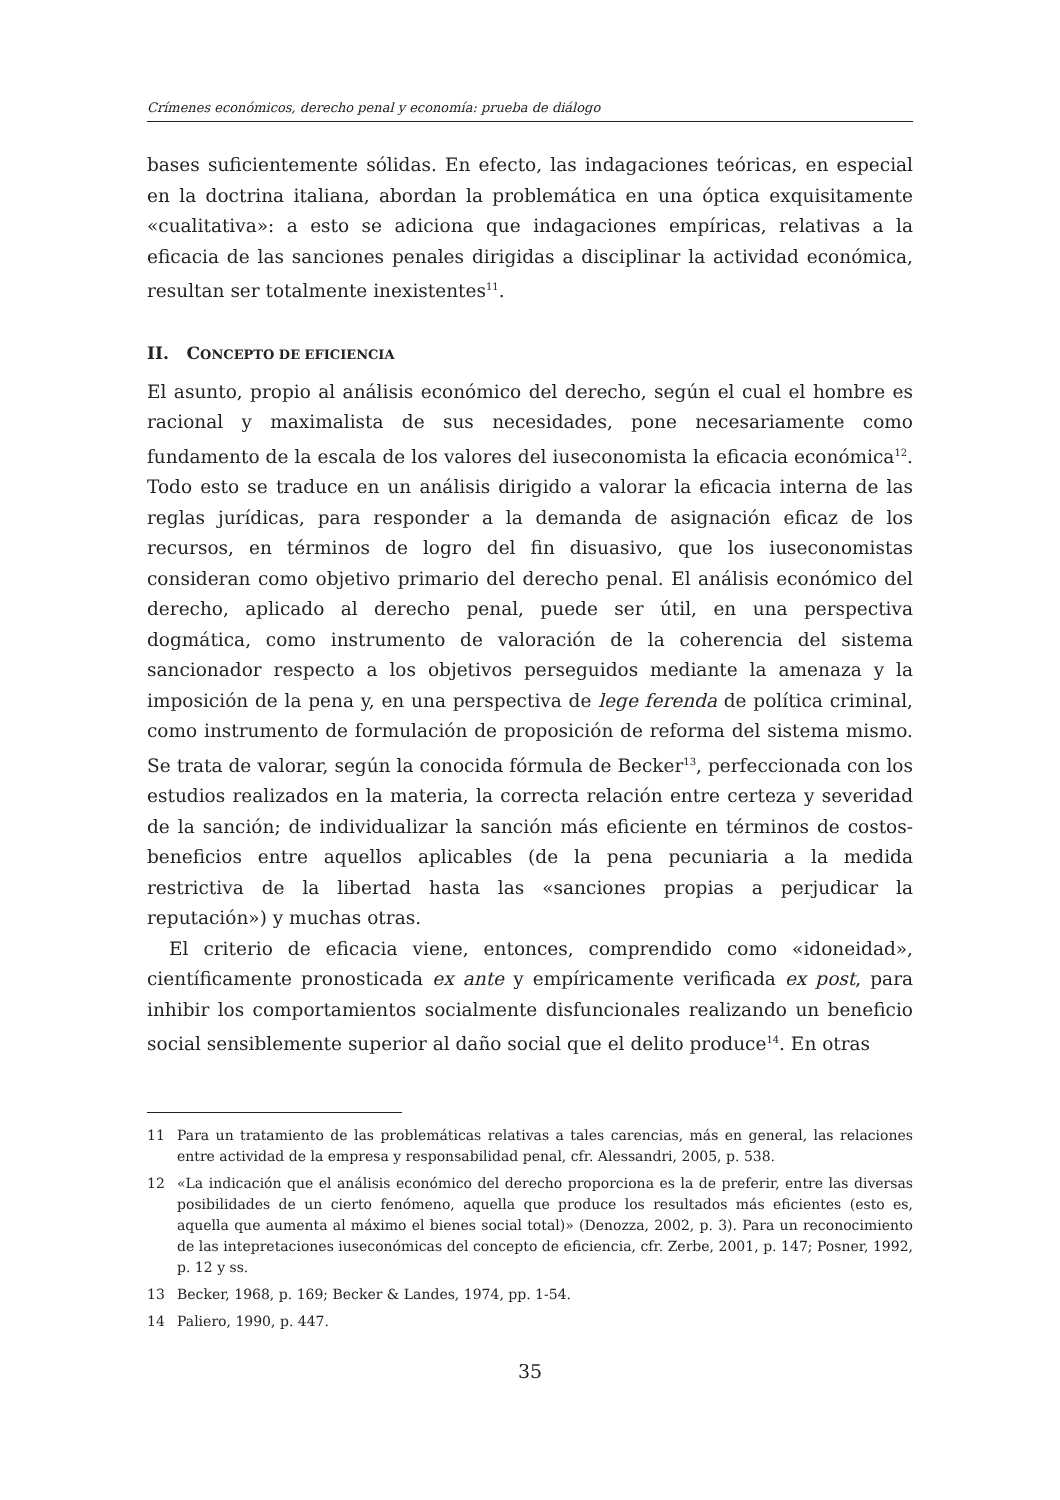Crímenes económicos, derecho penal y economía: prueba de diálogo
bases suficientemente sólidas. En efecto, las indagaciones teóricas, en especial en la doctrina italiana, abordan la problemática en una óptica exquisitamente «cualitativa»: a esto se adiciona que indagaciones empíricas, relativas a la eficacia de las sanciones penales dirigidas a disciplinar la actividad económica, resultan ser totalmente inexistentes<sup>11</sup>.
II. CONCEPTO DE EFICIENCIA
El asunto, propio al análisis económico del derecho, según el cual el hombre es racional y maximalista de sus necesidades, pone necesariamente como fundamento de la escala de los valores del iuseconomista la eficacia económica<sup>12</sup>. Todo esto se traduce en un análisis dirigido a valorar la eficacia interna de las reglas jurídicas, para responder a la demanda de asignación eficaz de los recursos, en términos de logro del fin disuasivo, que los iuseconomistas consideran como objetivo primario del derecho penal. El análisis económico del derecho, aplicado al derecho penal, puede ser útil, en una perspectiva dogmática, como instrumento de valoración de la coherencia del sistema sancionador respecto a los objetivos perseguidos mediante la amenaza y la imposición de la pena y, en una perspectiva de lege ferenda de política criminal, como instrumento de formulación de proposición de reforma del sistema mismo. Se trata de valorar, según la conocida fórmula de Becker<sup>13</sup>, perfeccionada con los estudios realizados en la materia, la correcta relación entre certeza y severidad de la sanción; de individualizar la sanción más eficiente en términos de costos-beneficios entre aquellos aplicables (de la pena pecuniaria a la medida restrictiva de la libertad hasta las «sanciones propias a perjudicar la reputación») y muchas otras.
El criterio de eficacia viene, entonces, comprendido como «idoneidad», científicamente pronosticada ex ante y empíricamente verificada ex post, para inhibir los comportamientos socialmente disfuncionales realizando un beneficio social sensiblemente superior al daño social que el delito produce<sup>14</sup>. En otras
11 Para un tratamiento de las problemáticas relativas a tales carencias, más en general, las relaciones entre actividad de la empresa y responsabilidad penal, cfr. Alessandri, 2005, p. 538.
12 «La indicación que el análisis económico del derecho proporciona es la de preferir, entre las diversas posibilidades de un cierto fenómeno, aquella que produce los resultados más eficientes (esto es, aquella que aumenta al máximo el bienes social total)» (Denozza, 2002, p. 3). Para un reconocimiento de las intepretaciones iuseconómicas del concepto de eficiencia, cfr. Zerbe, 2001, p. 147; Posner, 1992, p. 12 y ss.
13 Becker, 1968, p. 169; Becker & Landes, 1974, pp. 1-54.
14 Paliero, 1990, p. 447.
35